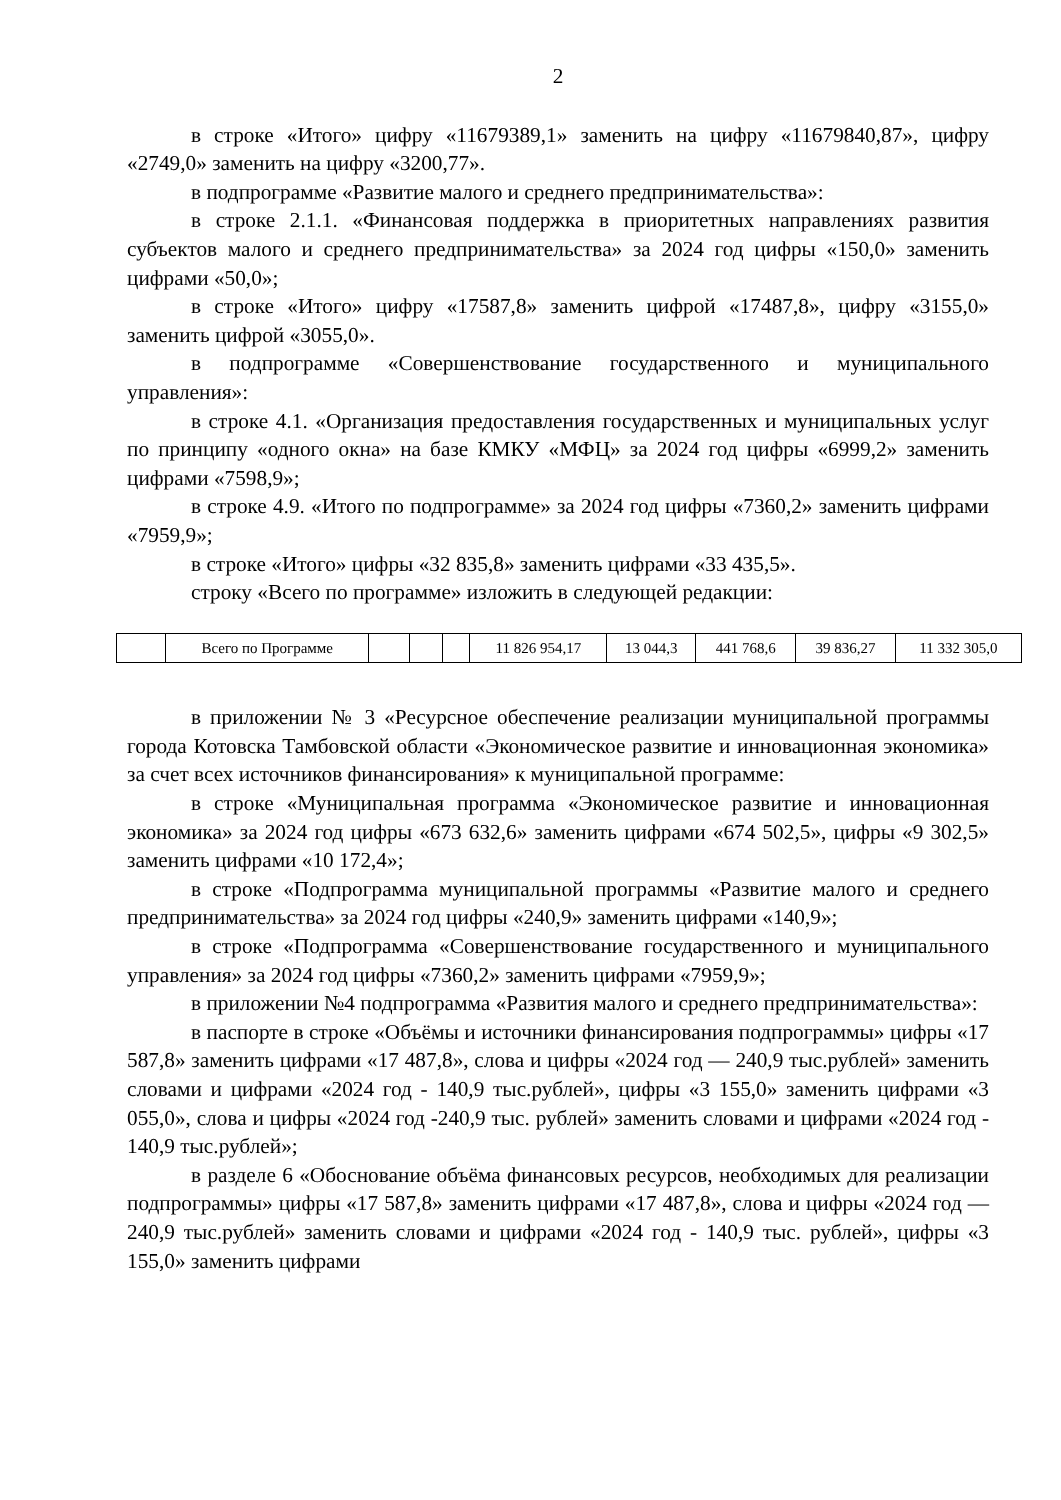2
в строке «Итого» цифру «11679389,1» заменить на цифру «11679840,87», цифру «2749,0» заменить на цифру «3200,77».
в подпрограмме «Развитие малого и среднего предпринимательства»:
в строке 2.1.1. «Финансовая поддержка в приоритетных направлениях развития субъектов малого и среднего предпринимательства» за 2024 год цифры «150,0» заменить цифрами «50,0»;
в строке «Итого» цифру «17587,8» заменить цифрой «17487,8», цифру «3155,0» заменить цифрой «3055,0».
в подпрограмме «Совершенствование государственного и муниципального управления»:
в строке 4.1. «Организация предоставления государственных и муниципальных услуг по принципу «одного окна» на базе КМКУ «МФЦ» за 2024 год цифры «6999,2» заменить цифрами «7598,9»;
в строке 4.9. «Итого по подпрограмме» за 2024 год цифры «7360,2» заменить цифрами «7959,9»;
в строке «Итого» цифры «32 835,8» заменить цифрами «33 435,5».
строку «Всего по программе» изложить в следующей редакции:
| | Всего по Программе | | | | 11 826 954,17 | 13 044,3 | 441 768,6 | 39 836,27 | 11 332 305,0 |
в приложении № 3 «Ресурсное обеспечение реализации муниципальной программы города Котовска Тамбовской области «Экономическое развитие и инновационная экономика» за счет всех источников финансирования» к муниципальной программе:
в строке «Муниципальная программа «Экономическое развитие и инновационная экономика» за 2024 год цифры «673 632,6» заменить цифрами «674 502,5», цифры «9 302,5» заменить цифрами «10 172,4»;
в строке «Подпрограмма муниципальной программы «Развитие малого и среднего предпринимательства» за 2024 год цифры «240,9» заменить цифрами «140,9»;
в строке «Подпрограмма «Совершенствование государственного и муниципального управления» за 2024 год цифры «7360,2» заменить цифрами «7959,9»;
в приложении №4 подпрограмма «Развития малого и среднего предпринимательства»:
в паспорте в строке «Объёмы и источники финансирования подпрограммы» цифры «17 587,8» заменить цифрами «17 487,8», слова и цифры «2024 год — 240,9 тыс.рублей» заменить словами и цифрами «2024 год - 140,9 тыс.рублей», цифры «3 155,0» заменить цифрами «3 055,0», слова и цифры «2024 год -240,9 тыс. рублей» заменить словами и цифрами «2024 год - 140,9 тыс.рублей»;
в разделе 6 «Обоснование объёма финансовых ресурсов, необходимых для реализации подпрограммы» цифры «17 587,8» заменить цифрами «17 487,8», слова и цифры «2024 год — 240,9 тыс.рублей» заменить словами и цифрами «2024 год - 140,9 тыс. рублей», цифры «3 155,0» заменить цифрами